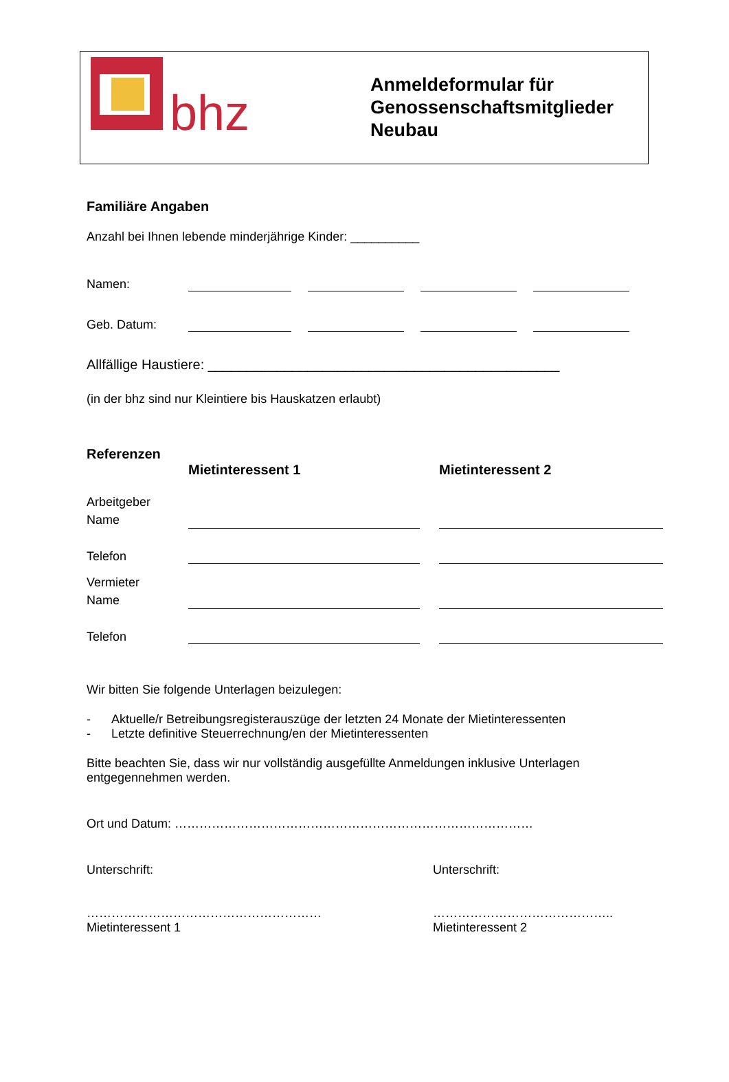bhz
Anmeldeformular für
Genossenschaftsmitglieder
Neubau
Familiäre Angaben
Anzahl bei Ihnen lebende minderjährige Kinder: __________
Namen:
Geb. Datum:
Allfällige Haustiere: ______________________________________________
(in der bhz sind nur Kleintiere bis Hauskatzen erlaubt)
Referenzen
Mietinteressent 1 Mietinteressent 2
Arbeitgeber
Name
Telefon
Vermieter
Name
Telefon
Wir bitten Sie folgende Unterlagen beizulegen:
- Aktuelle/r Betreibungsregisterauszüge der letzten 24 Monate der Mietinteressenten
- Letzte definitive Steuerrechnung/en der Mietinteressenten
Bitte beachten Sie, dass wir nur vollständig ausgefüllte Anmeldungen inklusive Unterlagen entgegennehmen werden.
Ort und Datum: ……………………………………………………………………………
Unterschrift:
…………………………………………………
Mietinteressent 1
Unterschrift:
……………………………………..
Mietinteressent 2